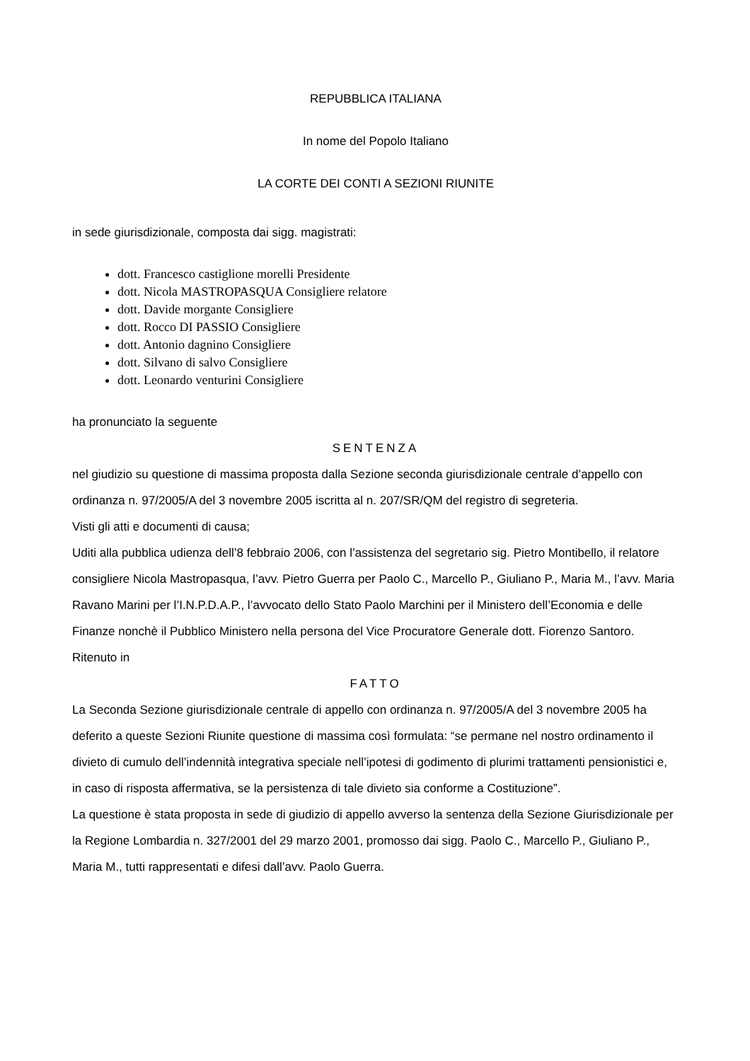REPUBBLICA ITALIANA
In nome del Popolo Italiano
LA CORTE DEI CONTI A SEZIONI RIUNITE
in sede giurisdizionale, composta dai sigg. magistrati:
dott. Francesco castiglione morelli Presidente
dott. Nicola MASTROPASQUA Consigliere relatore
dott. Davide morgante Consigliere
dott. Rocco DI PASSIO Consigliere
dott. Antonio dagnino Consigliere
dott. Silvano di salvo Consigliere
dott. Leonardo venturini Consigliere
ha pronunciato la seguente
SENTENZA
nel giudizio su questione di massima proposta dalla Sezione seconda giurisdizionale centrale d’appello con ordinanza n. 97/2005/A del 3 novembre 2005 iscritta al n. 207/SR/QM del registro di segreteria.
Visti gli atti e documenti di causa;
Uditi alla pubblica udienza dell’8 febbraio 2006, con l’assistenza del segretario sig. Pietro Montibello, il relatore consigliere Nicola Mastropasqua, l’avv. Pietro Guerra per Paolo C., Marcello P., Giuliano P., Maria M., l’avv. Maria Ravano Marini per l’I.N.P.D.A.P., l’avvocato dello Stato Paolo Marchini per il Ministero dell’Economia e delle Finanze nonchè il Pubblico Ministero nella persona del Vice Procuratore Generale dott. Fiorenzo Santoro.
Ritenuto in
FATTO
La Seconda Sezione giurisdizionale centrale di appello con ordinanza n. 97/2005/A del 3 novembre 2005 ha deferito a queste Sezioni Riunite questione di massima così formulata: “se permane nel nostro ordinamento il divieto di cumulo dell’indennità integrativa speciale nell’ipotesi di godimento di plurimi trattamenti pensionistici e, in caso di risposta affermativa, se la persistenza di tale divieto sia conforme a Costituzione”.
La questione è stata proposta in sede di giudizio di appello avverso la sentenza della Sezione Giurisdizionale per la Regione Lombardia n. 327/2001 del 29 marzo 2001, promosso dai sigg. Paolo C., Marcello P., Giuliano P., Maria M., tutti rappresentati e difesi dall’avv. Paolo Guerra.